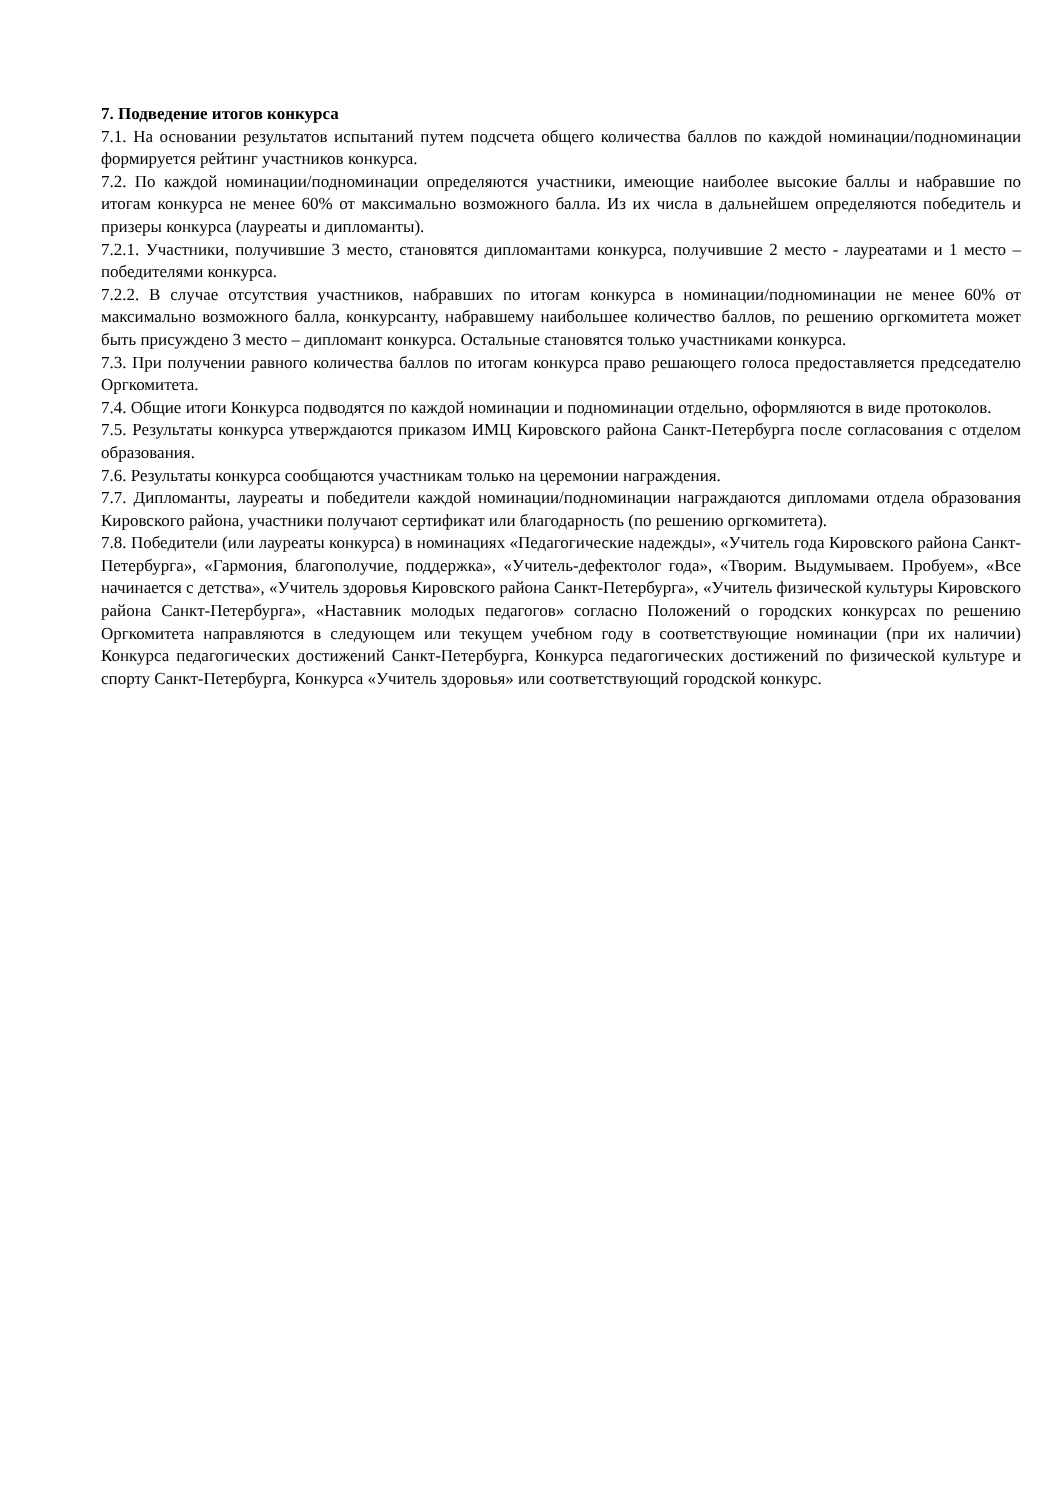7. Подведение итогов конкурса
7.1. На основании результатов испытаний путем подсчета общего количества баллов по каждой номинации/подноминации формируется рейтинг участников конкурса.
7.2. По каждой номинации/подноминации определяются участники, имеющие наиболее высокие баллы и набравшие по итогам конкурса не менее 60% от максимально возможного балла. Из их числа в дальнейшем определяются победитель и призеры конкурса (лауреаты и дипломанты).
7.2.1. Участники, получившие 3 место, становятся дипломантами конкурса, получившие 2 место - лауреатами и 1 место – победителями конкурса.
7.2.2. В случае отсутствия участников, набравших по итогам конкурса в номинации/подноминации не менее 60% от максимально возможного балла, конкурсанту, набравшему наибольшее количество баллов, по решению оргкомитета может быть присуждено 3 место – дипломант конкурса. Остальные становятся только участниками конкурса.
7.3. При получении равного количества баллов по итогам конкурса право решающего голоса предоставляется председателю Оргкомитета.
7.4. Общие итоги Конкурса подводятся по каждой номинации и подноминации отдельно, оформляются в виде протоколов.
7.5. Результаты конкурса утверждаются приказом ИМЦ Кировского района Санкт-Петербурга после согласования с отделом образования.
7.6. Результаты конкурса сообщаются участникам только на церемонии награждения.
7.7. Дипломанты, лауреаты и победители каждой номинации/подноминации награждаются дипломами отдела образования Кировского района, участники получают сертификат или благодарность (по решению оргкомитета).
7.8. Победители (или лауреаты конкурса) в номинациях «Педагогические надежды», «Учитель года Кировского района Санкт-Петербурга», «Гармония, благополучие, поддержка», «Учитель-дефектолог года», «Творим. Выдумываем. Пробуем», «Все начинается с детства», «Учитель здоровья Кировского района Санкт-Петербурга», «Учитель физической культуры Кировского района Санкт-Петербурга», «Наставник молодых педагогов» согласно Положений о городских конкурсах по решению Оргкомитета направляются в следующем или текущем учебном году в соответствующие номинации (при их наличии) Конкурса педагогических достижений Санкт-Петербурга, Конкурса педагогических достижений по физической культуре и спорту Санкт-Петербурга, Конкурса «Учитель здоровья» или соответствующий городской конкурс.